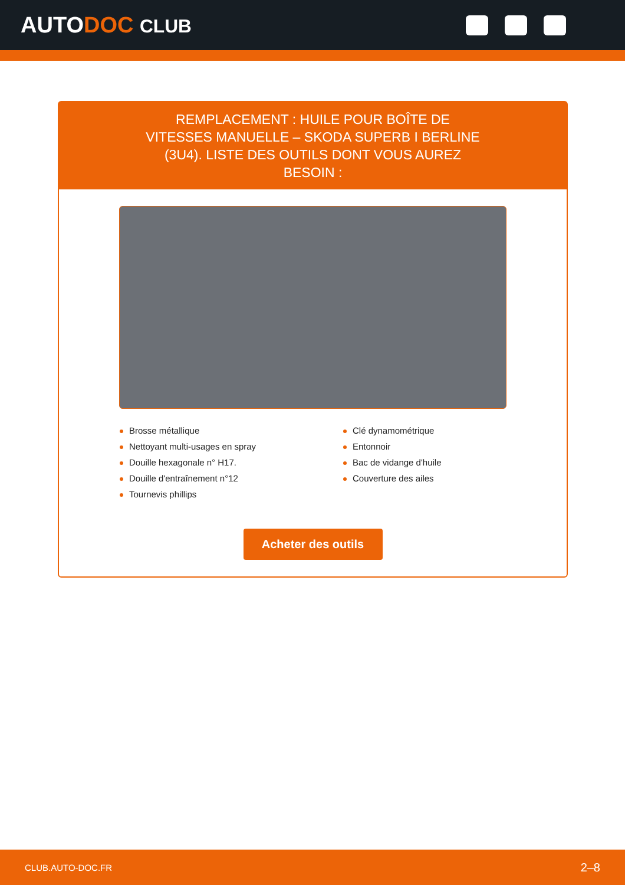AUTODOC CLUB
REMPLACEMENT : HUILE POUR BOÎTE DE VITESSES MANUELLE – SKODA SUPERB I BERLINE (3U4). LISTE DES OUTILS DONT VOUS AUREZ BESOIN :
Brosse métallique
Nettoyant multi-usages en spray
Douille hexagonale n° H17.
Douille d'entraînement n°12
Tournevis phillips
Clé dynamométrique
Entonnoir
Bac de vidange d'huile
Couverture des ailes
Acheter des outils
CLUB.AUTO-DOC.FR 2–8